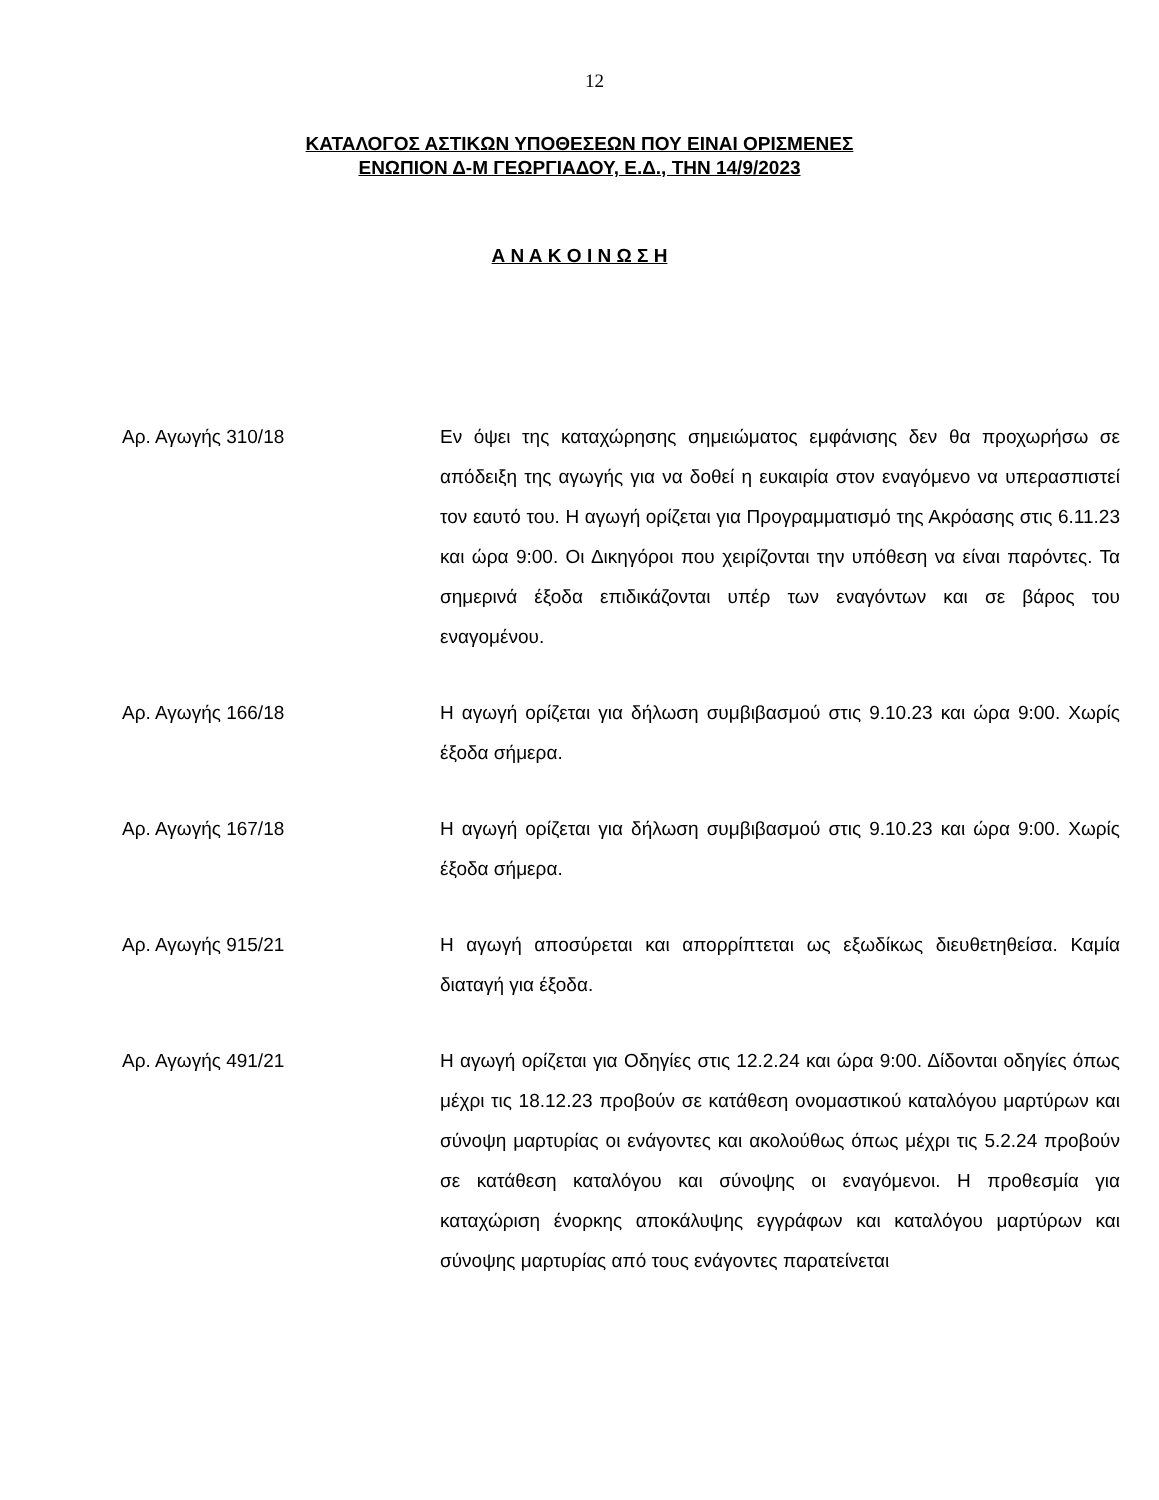12
ΚΑΤΑΛΟΓΟΣ ΑΣΤΙΚΩΝ ΥΠΟΘΕΣΕΩΝ ΠΟΥ ΕΙΝΑΙ ΟΡΙΣΜΕΝΕΣ
ΕΝΩΠΙΟΝ Δ-Μ ΓΕΩΡΓΙΑΔΟΥ, Ε.Δ., ΤΗΝ 14/9/2023
Α Ν Α Κ Ο Ι Ν Ω Σ Η
Αρ. Αγωγής 310/18 Εν όψει της καταχώρησης σημειώματος εμφάνισης δεν θα προχωρήσω σε απόδειξη της αγωγής για να δοθεί η ευκαιρία στον εναγόμενο να υπερασπιστεί τον εαυτό του. Η αγωγή ορίζεται για Προγραμματισμό της Ακρόασης στις 6.11.23 και ώρα 9:00. Οι Δικηγόροι που χειρίζονται την υπόθεση να είναι παρόντες. Τα σημερινά έξοδα επιδικάζονται υπέρ των εναγόντων και σε βάρος του εναγομένου.
Αρ. Αγωγής 166/18 Η αγωγή ορίζεται για δήλωση συμβιβασμού στις 9.10.23 και ώρα 9:00. Χωρίς έξοδα σήμερα.
Αρ. Αγωγής 167/18 Η αγωγή ορίζεται για δήλωση συμβιβασμού στις 9.10.23 και ώρα 9:00. Χωρίς έξοδα σήμερα.
Αρ. Αγωγής 915/21 Η αγωγή αποσύρεται και απορρίπτεται ως εξωδίκως διευθετηθείσα. Καμία διαταγή για έξοδα.
Αρ. Αγωγής 491/21 Η αγωγή ορίζεται για Οδηγίες στις 12.2.24 και ώρα 9:00. Δίδονται οδηγίες όπως μέχρι τις 18.12.23 προβούν σε κατάθεση ονομαστικού καταλόγου μαρτύρων και σύνοψη μαρτυρίας οι ενάγοντες και ακολούθως όπως μέχρι τις 5.2.24 προβούν σε κατάθεση καταλόγου και σύνοψης οι εναγόμενοι. Η προθεσμία για καταχώριση ένορκης αποκάλυψης εγγράφων και καταλόγου μαρτύρων και σύνοψης μαρτυρίας από τους ενάγοντες παρατείνεται